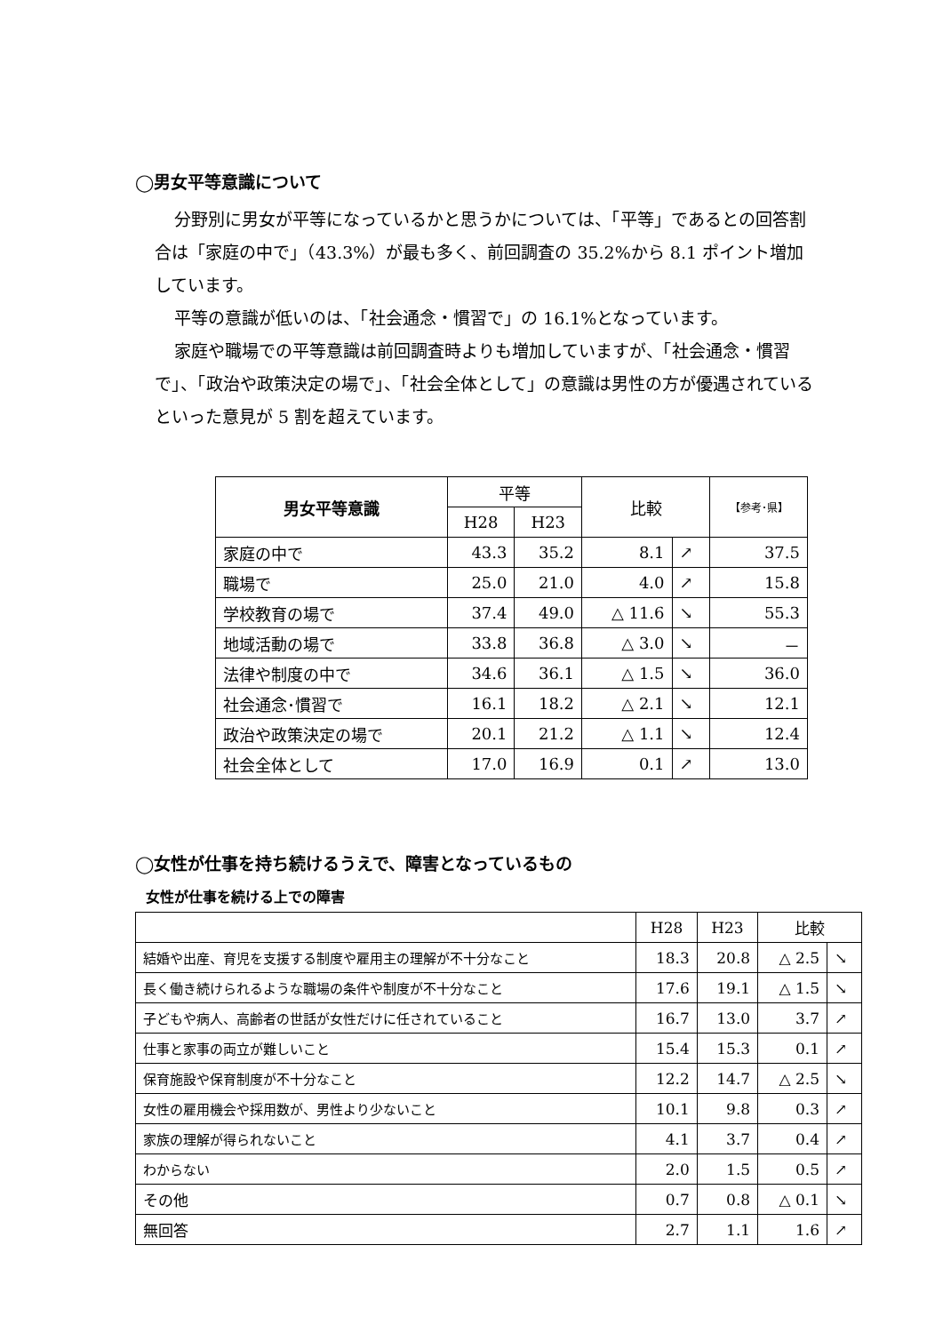◯男女平等意識について
分野別に男女が平等になっているかと思うかについては、「平等」であるとの回答割合は「家庭の中で」（43.3%）が最も多く、前回調査の 35.2%から 8.1 ポイント増加しています。
平等の意識が低いのは、「社会通念・慣習で」の 16.1%となっています。
家庭や職場での平等意識は前回調査時よりも増加していますが、「社会通念・慣習で」、「政治や政策決定の場で」、「社会全体として」の意識は男性の方が優遇されているといった意見が 5 割を超えています。
| 男女平等意識 | 平等 | | 比較 | | 【参考･県】 |
| --- | --- | --- | --- | --- | --- |
| | H28 | H23 | | | |
| 家庭の中で | 43.3 | 35.2 | 8.1 | ↗ | 37.5 |
| 職場で | 25.0 | 21.0 | 4.0 | ↗ | 15.8 |
| 学校教育の場で | 37.4 | 49.0 | △ 11.6 | ↘ | 55.3 |
| 地域活動の場で | 33.8 | 36.8 | △ 3.0 | ↘ | － |
| 法律や制度の中で | 34.6 | 36.1 | △ 1.5 | ↘ | 36.0 |
| 社会通念･慣習で | 16.1 | 18.2 | △ 2.1 | ↘ | 12.1 |
| 政治や政策決定の場で | 20.1 | 21.2 | △ 1.1 | ↘ | 12.4 |
| 社会全体として | 17.0 | 16.9 | 0.1 | ↗ | 13.0 |
◯女性が仕事を持ち続けるうえで、障害となっているもの
女性が仕事を続ける上での障害
| | H28 | H23 | 比較 | |
| --- | --- | --- | --- | --- |
| 結婚や出産、育児を支援する制度や雇用主の理解が不十分なこと | 18.3 | 20.8 | △ 2.5 | ↘ |
| 長く働き続けられるような職場の条件や制度が不十分なこと | 17.6 | 19.1 | △ 1.5 | ↘ |
| 子どもや病人、高齢者の世話が女性だけに任されていること | 16.7 | 13.0 | 3.7 | ↗ |
| 仕事と家事の両立が難しいこと | 15.4 | 15.3 | 0.1 | ↗ |
| 保育施設や保育制度が不十分なこと | 12.2 | 14.7 | △ 2.5 | ↘ |
| 女性の雇用機会や採用数が、男性より少ないこと | 10.1 | 9.8 | 0.3 | ↗ |
| 家族の理解が得られないこと | 4.1 | 3.7 | 0.4 | ↗ |
| わからない | 2.0 | 1.5 | 0.5 | ↗ |
| その他 | 0.7 | 0.8 | △ 0.1 | ↘ |
| 無回答 | 2.7 | 1.1 | 1.6 | ↗ |